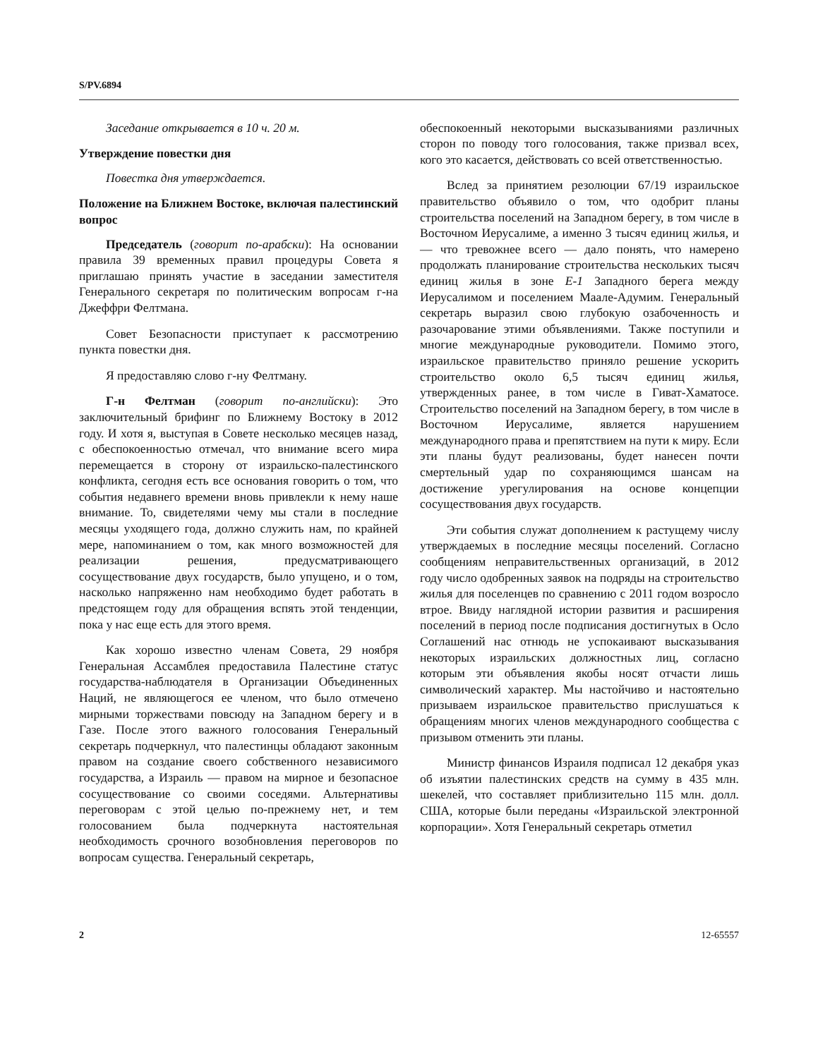S/PV.6894
Заседание открывается в 10 ч. 20 м.
Утверждение повестки дня
Повестка дня утверждается.
Положение на Ближнем Востоке, включая палестинский вопрос
Председатель (говорит по-арабски): На основании правила 39 временных правил процедуры Совета я приглашаю принять участие в заседании заместителя Генерального секретаря по политическим вопросам г-на Джеффри Фелтмана.
Совет Безопасности приступает к рассмотрению пункта повестки дня.
Я предоставляю слово г-ну Фелтману.
Г-н Фелтман (говорит по-английски): Это заключительный брифинг по Ближнему Востоку в 2012 году. И хотя я, выступая в Совете несколько месяцев назад, с обеспокоенностью отмечал, что внимание всего мира перемещается в сторону от израильско-палестинского конфликта, сегодня есть все основания говорить о том, что события недавнего времени вновь привлекли к нему наше внимание. То, свидетелями чему мы стали в последние месяцы уходящего года, должно служить нам, по крайней мере, напоминанием о том, как много возможностей для реализации решения, предусматривающего сосуществование двух государств, было упущено, и о том, насколько напряженно нам необходимо будет работать в предстоящем году для обращения вспять этой тенденции, пока у нас еще есть для этого время.
Как хорошо известно членам Совета, 29 ноября Генеральная Ассамблея предоставила Палестине статус государства-наблюдателя в Организации Объединенных Наций, не являющегося ее членом, что было отмечено мирными торжествами повсюду на Западном берегу и в Газе. После этого важного голосования Генеральный секретарь подчеркнул, что палестинцы обладают законным правом на создание своего собственного независимого государства, а Израиль — правом на мирное и безопасное сосуществование со своими соседями. Альтернативы переговорам с этой целью по-прежнему нет, и тем голосованием была подчеркнута настоятельная необходимость срочного возобновления переговоров по вопросам существа. Генеральный секретарь,
обеспокоенный некоторыми высказываниями различных сторон по поводу того голосования, также призвал всех, кого это касается, действовать со всей ответственностью.
Вслед за принятием резолюции 67/19 израильское правительство объявило о том, что одобрит планы строительства поселений на Западном берегу, в том числе в Восточном Иерусалиме, а именно 3 тысяч единиц жилья, и — что тревожнее всего — дало понять, что намерено продолжать планирование строительства нескольких тысяч единиц жилья в зоне E-1 Западного берега между Иерусалимом и поселением Маале-Адумим. Генеральный секретарь выразил свою глубокую озабоченность и разочарование этими объявлениями. Также поступили и многие международные руководители. Помимо этого, израильское правительство приняло решение ускорить строительство около 6,5 тысяч единиц жилья, утвержденных ранее, в том числе в Гиват-Хаматосе. Строительство поселений на Западном берегу, в том числе в Восточном Иерусалиме, является нарушением международного права и препятствием на пути к миру. Если эти планы будут реализованы, будет нанесен почти смертельный удар по сохраняющимся шансам на достижение урегулирования на основе концепции сосуществования двух государств.
Эти события служат дополнением к растущему числу утверждаемых в последние месяцы поселений. Согласно сообщениям неправительственных организаций, в 2012 году число одобренных заявок на подряды на строительство жилья для поселенцев по сравнению с 2011 годом возросло втрое. Ввиду наглядной истории развития и расширения поселений в период после подписания достигнутых в Осло Соглашений нас отнюдь не успокаивают высказывания некоторых израильских должностных лиц, согласно которым эти объявления якобы носят отчасти лишь символический характер. Мы настойчиво и настоятельно призываем израильское правительство прислушаться к обращениям многих членов международного сообщества с призывом отменить эти планы.
Министр финансов Израиля подписал 12 декабря указ об изъятии палестинских средств на сумму в 435 млн. шекелей, что составляет приблизительно 115 млн. долл. США, которые были переданы «Израильской электронной корпорации». Хотя Генеральный секретарь отметил
2 12-65557